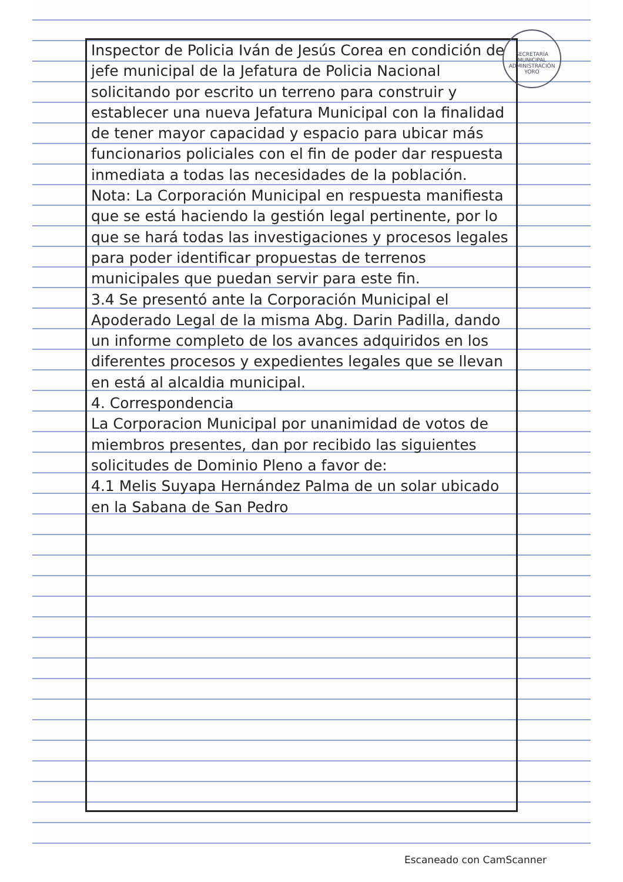SECRETARÍA MUNICIPAL
ADMINISTRACIÓN
YORO
Inspector de Policia Iván de Jesús Corea en condición de jefe municipal de la Jefatura de Policia Nacional solicitando por escrito un terreno para construir y establecer una nueva Jefatura Municipal con la finalidad de tener mayor capacidad y espacio para ubicar más funcionarios policiales con el fin de poder dar respuesta inmediata a todas las necesidades de la población.
Nota: La Corporación Municipal en respuesta manifiesta que se está haciendo la gestión legal pertinente, por lo que se hará todas las investigaciones y procesos legales para poder identificar propuestas de terrenos municipales que puedan servir para este fin.
3.4 Se presentó ante la Corporación Municipal el Apoderado Legal de la misma Abg. Darin Padilla, dando un informe completo de los avances adquiridos en los diferentes procesos y expedientes legales que se llevan en está al alcaldia municipal.
4. Correspondencia
La Corporacion Municipal por unanimidad de votos de miembros presentes, dan por recibido las siguientes solicitudes de Dominio Pleno a favor de:
4.1 Melis Suyapa Hernández Palma de un solar ubicado en la Sabana de San Pedro
Escaneado con CamScanner